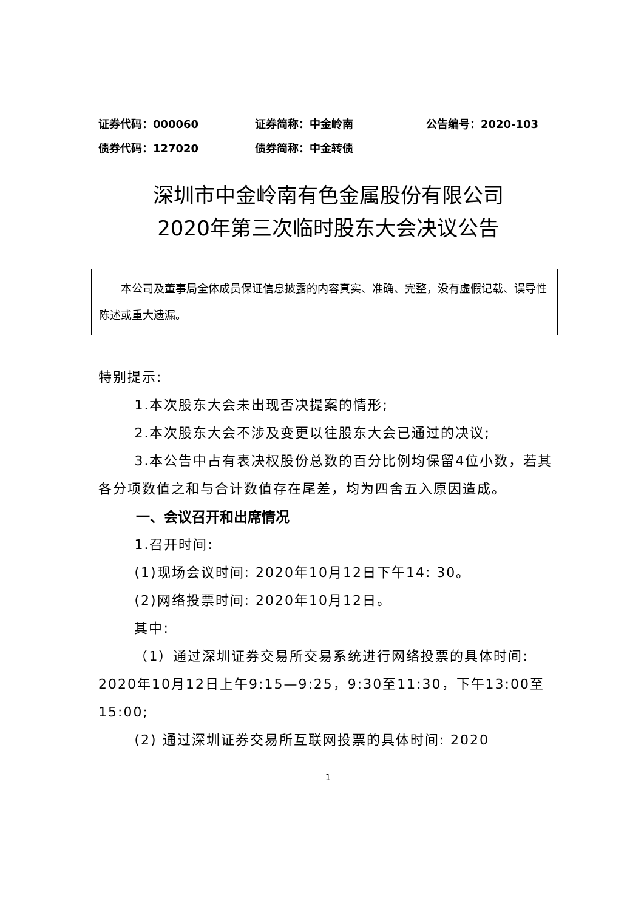证券代码：000060 证券简称：中金岭南 公告编号：2020-103
债券代码：127020 债券简称：中金转债
深圳市中金岭南有色金属股份有限公司
2020年第三次临时股东大会决议公告
本公司及董事局全体成员保证信息披露的内容真实、准确、完整，没有虚假记载、误导性陈述或重大遗漏。
特别提示:
1.本次股东大会未出现否决提案的情形;
2.本次股东大会不涉及变更以往股东大会已通过的决议;
3.本公告中占有表决权股份总数的百分比例均保留4位小数，若其各分项数值之和与合计数值存在尾差，均为四舍五入原因造成。
一、会议召开和出席情况
1.召开时间:
(1)现场会议时间: 2020年10月12日下午14: 30。
(2)网络投票时间: 2020年10月12日。
其中:
（1）通过深圳证券交易所交易系统进行网络投票的具体时间: 2020年10月12日上午9:15—9:25，9:30至11:30，下午13:00至15:00;
(2) 通过深圳证券交易所互联网投票的具体时间: 2020
1